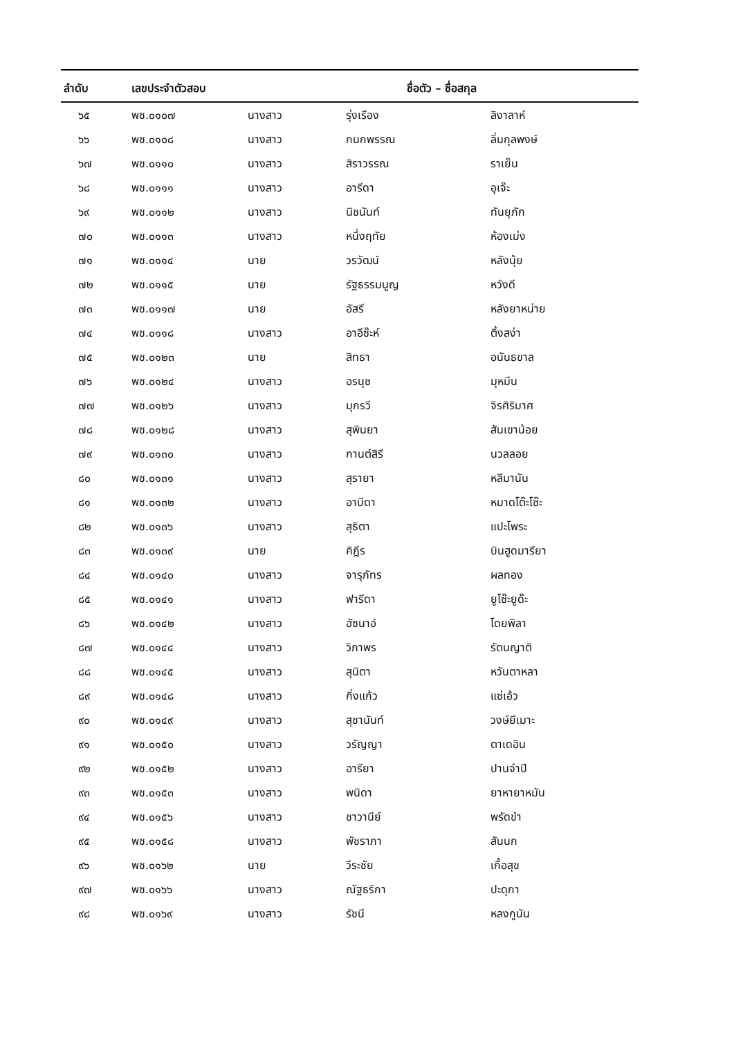| ลำดับ | เลขประจำตัวสอบ | ชื่อตัว – ชื่อสกุล | | |
| --- | --- | --- | --- | --- |
| ๖๕ | พช.๐๑๐๗ | นางสาว | รุ่งเรือง | ลิงาลาห์ |
| ๖๖ | พช.๐๑๐๘ | นางสาว | กนกพรรณ | ลิ่มกุลพงษ์ |
| ๖๗ | พช.๐๑๑๐ | นางสาว | สิราวรรณ | ราเย็น |
| ๖๘ | พช.๐๑๑๑ | นางสาว | อารีดา | อุเจ๊ะ |
| ๖๙ | พช.๐๑๑๒ | นางสาว | นิชนันท์ | ทันยุภัก |
| ๗๐ | พช.๐๑๑๓ | นางสาว | หนึ่งฤทัย | ห้องเม่ง |
| ๗๑ | พช.๐๑๑๔ | นาย | วรวัฒน์ | หลังนุ้ย |
| ๗๒ | พช.๐๑๑๕ | นาย | รัฐธรรมนูญ | หวังดี |
| ๗๓ | พช.๐๑๑๗ | นาย | อัสรี | หลังยาหน่าย |
| ๗๔ | พช.๐๑๑๘ | นางสาว | อาอีซ๊ะห์ | ติ้งสง่า |
| ๗๕ | พช.๐๑๒๓ | นาย | สิทธา | อนันธขาล |
| ๗๖ | พช.๐๑๒๔ | นางสาว | อรนุช | มุหมีน |
| ๗๗ | พช.๐๑๒๖ | นางสาว | มุกรวี | จิรศิริมาศ |
| ๗๘ | พช.๐๑๒๘ | นางสาว | สุพินยา | สันเขาน้อย |
| ๗๙ | พช.๐๑๓๐ | นางสาว | กานต์สิรี | นวลลอย |
| ๘๐ | พช.๐๑๓๑ | นางสาว | สุรายา | หลีมานัน |
| ๘๑ | พช.๐๑๓๒ | นางสาว | อาบีดา | หมาดโต๊ะโซ๊ะ |
| ๘๒ | พช.๐๑๓๖ | นางสาว | สุธิตา | แปะโพระ |
| ๘๓ | พช.๐๑๓๙ | นาย | คิฎีร | บินฮูดมารียา |
| ๘๔ | พช.๐๑๔๐ | นางสาว | จารุภัทร | ผลทอง |
| ๘๕ | พช.๐๑๔๑ | นางสาว | ฟารีดา | ยูโซ๊ะยูด๊ะ |
| ๘๖ | พช.๐๑๔๒ | นางสาว | ฮัซนาอ์ | โดยพิลา |
| ๘๗ | พช.๐๑๔๔ | นางสาว | วิภาพร | รัตนญาติ |
| ๘๘ | พช.๐๑๔๕ | นางสาว | สุนิตา | หวันตาหลา |
| ๘๙ | พช.๐๑๔๘ | นางสาว | กิ่งแก้ว | แซ่เอ้ว |
| ๙๐ | พช.๐๑๔๙ | นางสาว | สุชานันท์ | วงษ์ยีเมาะ |
| ๙๑ | พช.๐๑๕๐ | นางสาว | วรัญญา | ตาเดอิน |
| ๙๒ | พช.๐๑๕๒ | นางสาว | อารียา | ปานจำปี |
| ๙๓ | พช.๐๑๕๓ | นางสาว | พนิดา | ยาหายาหมัน |
| ๙๔ | พช.๐๑๕๖ | นางสาว | ชาวานีย์ | พรัดขำ |
| ๙๕ | พช.๐๑๕๘ | นางสาว | พัชราภา | สันนก |
| ๙๖ | พช.๐๑๖๒ | นาย | วีระชัย | เกื้อสุข |
| ๙๗ | พช.๐๑๖๖ | นางสาว | ณัฐธริกา | ปะดุกา |
| ๙๘ | พช.๐๑๖๙ | นางสาว | รัชนี | หลงกูนัน |